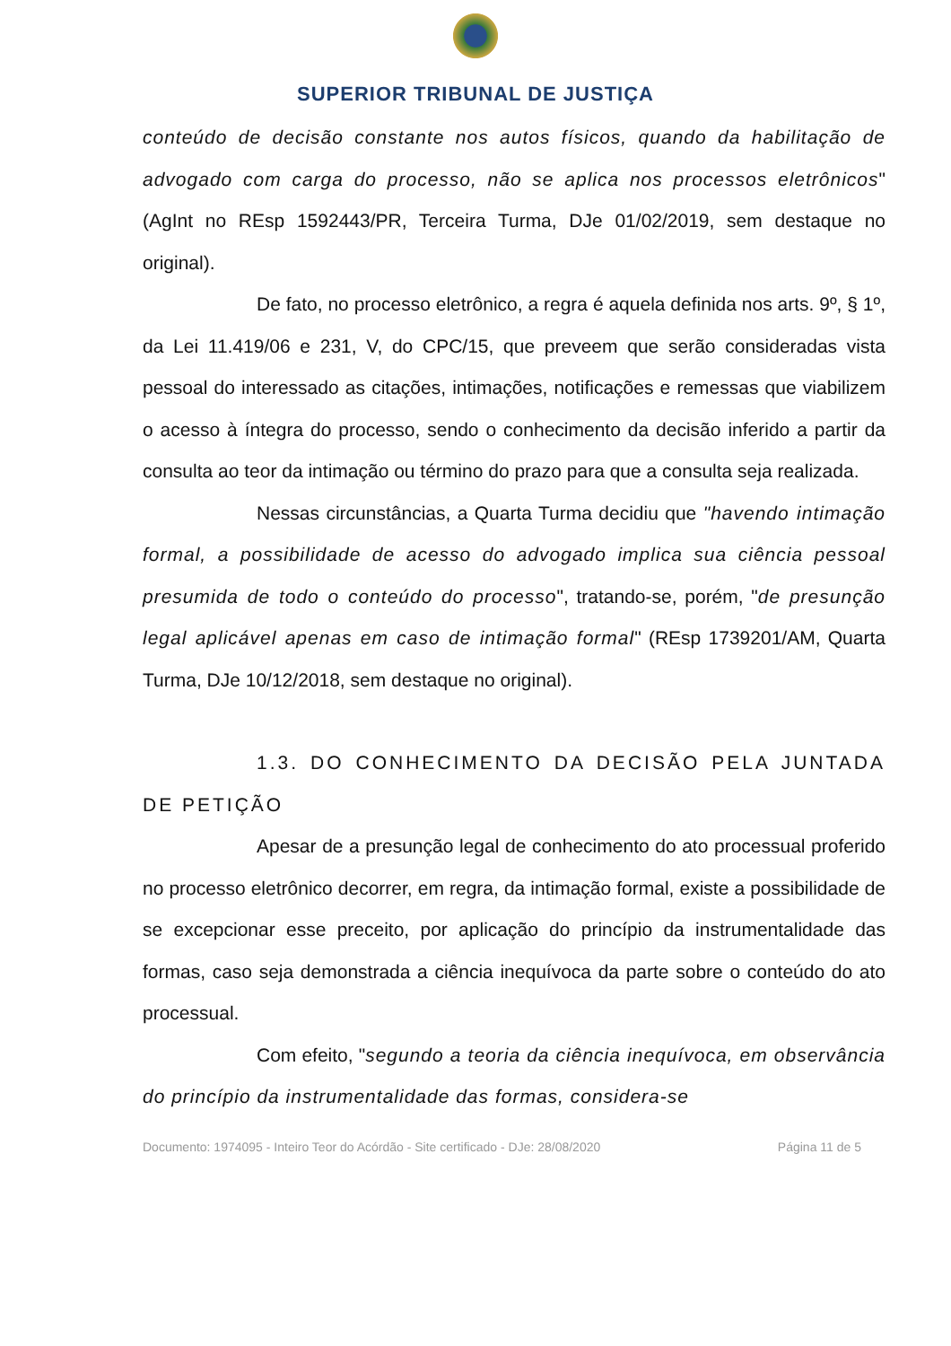SUPERIOR TRIBUNAL DE JUSTIÇA
conteúdo de decisão constante nos autos físicos, quando da habilitação de advogado com carga do processo, não se aplica nos processos eletrônicos" (AgInt no REsp 1592443/PR, Terceira Turma, DJe 01/02/2019, sem destaque no original).
De fato, no processo eletrônico, a regra é aquela definida nos arts. 9º, § 1º, da Lei 11.419/06 e 231, V, do CPC/15, que preveem que serão consideradas vista pessoal do interessado as citações, intimações, notificações e remessas que viabilizem o acesso à íntegra do processo, sendo o conhecimento da decisão inferido a partir da consulta ao teor da intimação ou término do prazo para que a consulta seja realizada.
Nessas circunstâncias, a Quarta Turma decidiu que "havendo intimação formal, a possibilidade de acesso do advogado implica sua ciência pessoal presumida de todo o conteúdo do processo", tratando-se, porém, "de presunção legal aplicável apenas em caso de intimação formal" (REsp 1739201/AM, Quarta Turma, DJe 10/12/2018, sem destaque no original).
1.3. DO CONHECIMENTO DA DECISÃO PELA JUNTADA DE PETIÇÃO
Apesar de a presunção legal de conhecimento do ato processual proferido no processo eletrônico decorrer, em regra, da intimação formal, existe a possibilidade de se excepcionar esse preceito, por aplicação do princípio da instrumentalidade das formas, caso seja demonstrada a ciência inequívoca da parte sobre o conteúdo do ato processual.
Com efeito, "segundo a teoria da ciência inequívoca, em observância do princípio da instrumentalidade das formas, considera-se
Documento: 1974095 - Inteiro Teor do Acórdão - Site certificado - DJe: 28/08/2020 Página 11 de 5